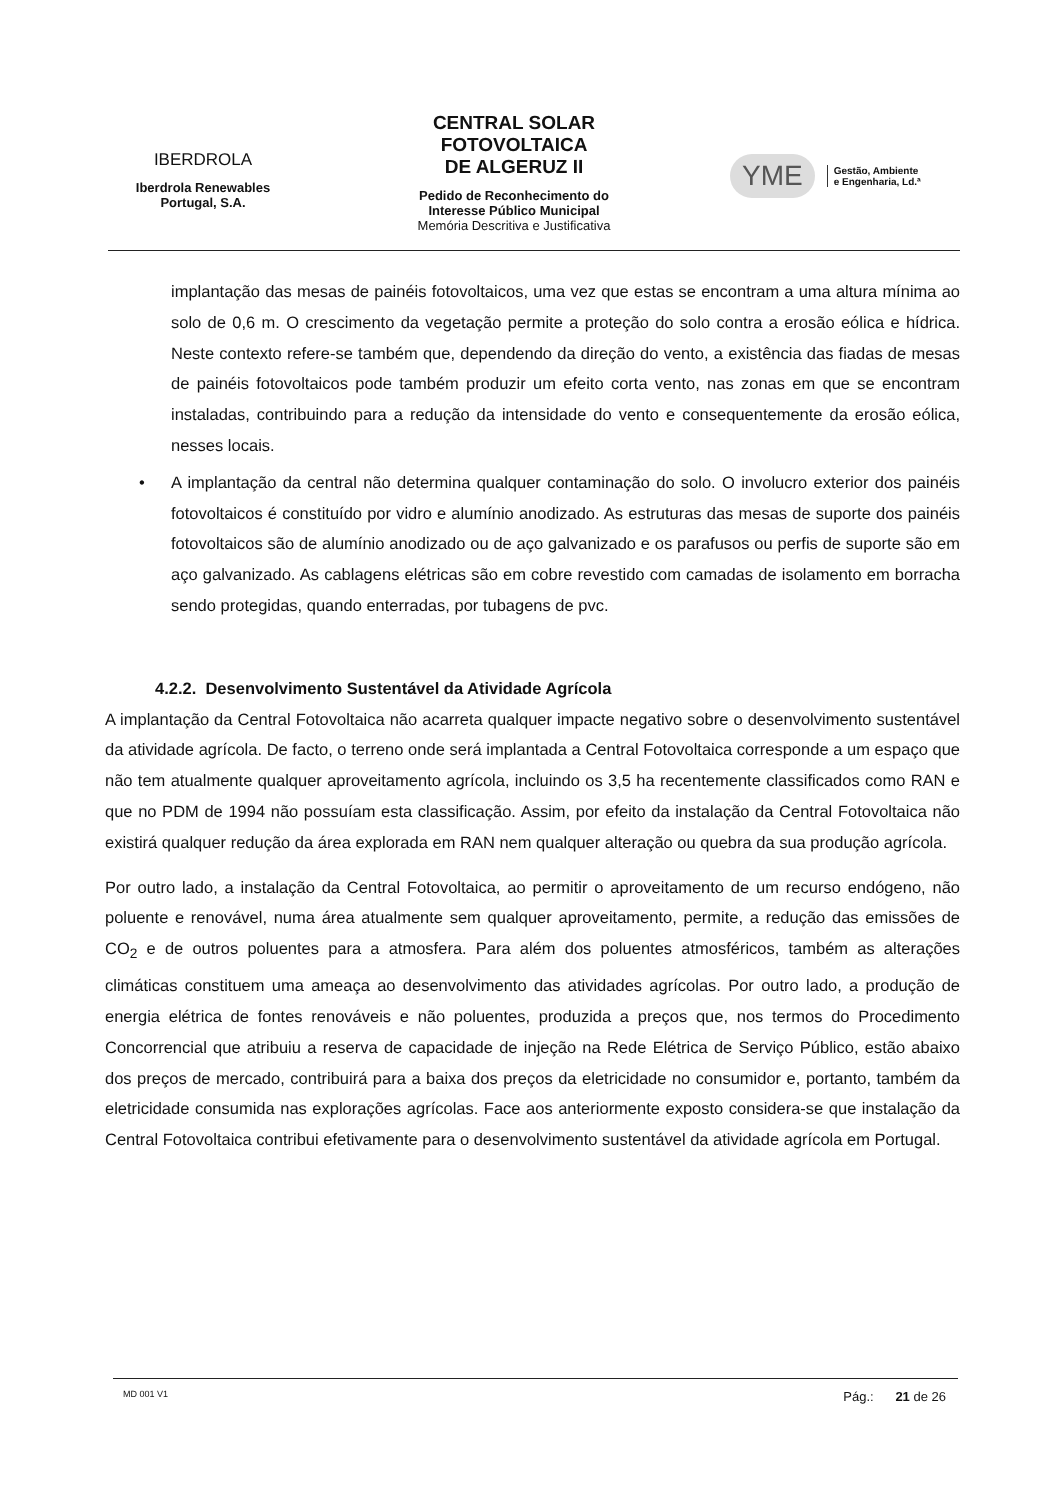IBERDROLA
Iberdrola Renewables
Portugal, S.A.
CENTRAL SOLAR
FOTOVOLTAICA
DE ALGERUZ II
Pedido de Reconhecimento do
Interesse Público Municipal
Memória Descritiva e Justificativa
YME Gestão, Ambiente
e Engenharia, Ld.ª
implantação das mesas de painéis fotovoltaicos, uma vez que estas se encontram a uma altura mínima ao solo de 0,6 m. O crescimento da vegetação permite a proteção do solo contra a erosão eólica e hídrica. Neste contexto refere-se também que, dependendo da direção do vento, a existência das fiadas de mesas de painéis fotovoltaicos pode também produzir um efeito corta vento, nas zonas em que se encontram instaladas, contribuindo para a redução da intensidade do vento e consequentemente da erosão eólica, nesses locais.
• A implantação da central não determina qualquer contaminação do solo. O involucro exterior dos painéis fotovoltaicos é constituído por vidro e alumínio anodizado. As estruturas das mesas de suporte dos painéis fotovoltaicos são de alumínio anodizado ou de aço galvanizado e os parafusos ou perfis de suporte são em aço galvanizado. As cablagens elétricas são em cobre revestido com camadas de isolamento em borracha sendo protegidas, quando enterradas, por tubagens de pvc.
4.2.2. Desenvolvimento Sustentável da Atividade Agrícola
A implantação da Central Fotovoltaica não acarreta qualquer impacte negativo sobre o desenvolvimento sustentável da atividade agrícola. De facto, o terreno onde será implantada a Central Fotovoltaica corresponde a um espaço que não tem atualmente qualquer aproveitamento agrícola, incluindo os 3,5 ha recentemente classificados como RAN e que no PDM de 1994 não possuíam esta classificação. Assim, por efeito da instalação da Central Fotovoltaica não existirá qualquer redução da área explorada em RAN nem qualquer alteração ou quebra da sua produção agrícola.
Por outro lado, a instalação da Central Fotovoltaica, ao permitir o aproveitamento de um recurso endógeno, não poluente e renovável, numa área atualmente sem qualquer aproveitamento, permite, a redução das emissões de CO<sub>2</sub> e de outros poluentes para a atmosfera. Para além dos poluentes atmosféricos, também as alterações climáticas constituem uma ameaça ao desenvolvimento das atividades agrícolas. Por outro lado, a produção de energia elétrica de fontes renováveis e não poluentes, produzida a preços que, nos termos do Procedimento Concorrencial que atribuiu a reserva de capacidade de injeção na Rede Elétrica de Serviço Público, estão abaixo dos preços de mercado, contribuirá para a baixa dos preços da eletricidade no consumidor e, portanto, também da eletricidade consumida nas explorações agrícolas. Face aos anteriormente exposto considera-se que instalação da Central Fotovoltaica contribui efetivamente para o desenvolvimento sustentável da atividade agrícola em Portugal.
MD 001 V1 Pág.: 21 de 26